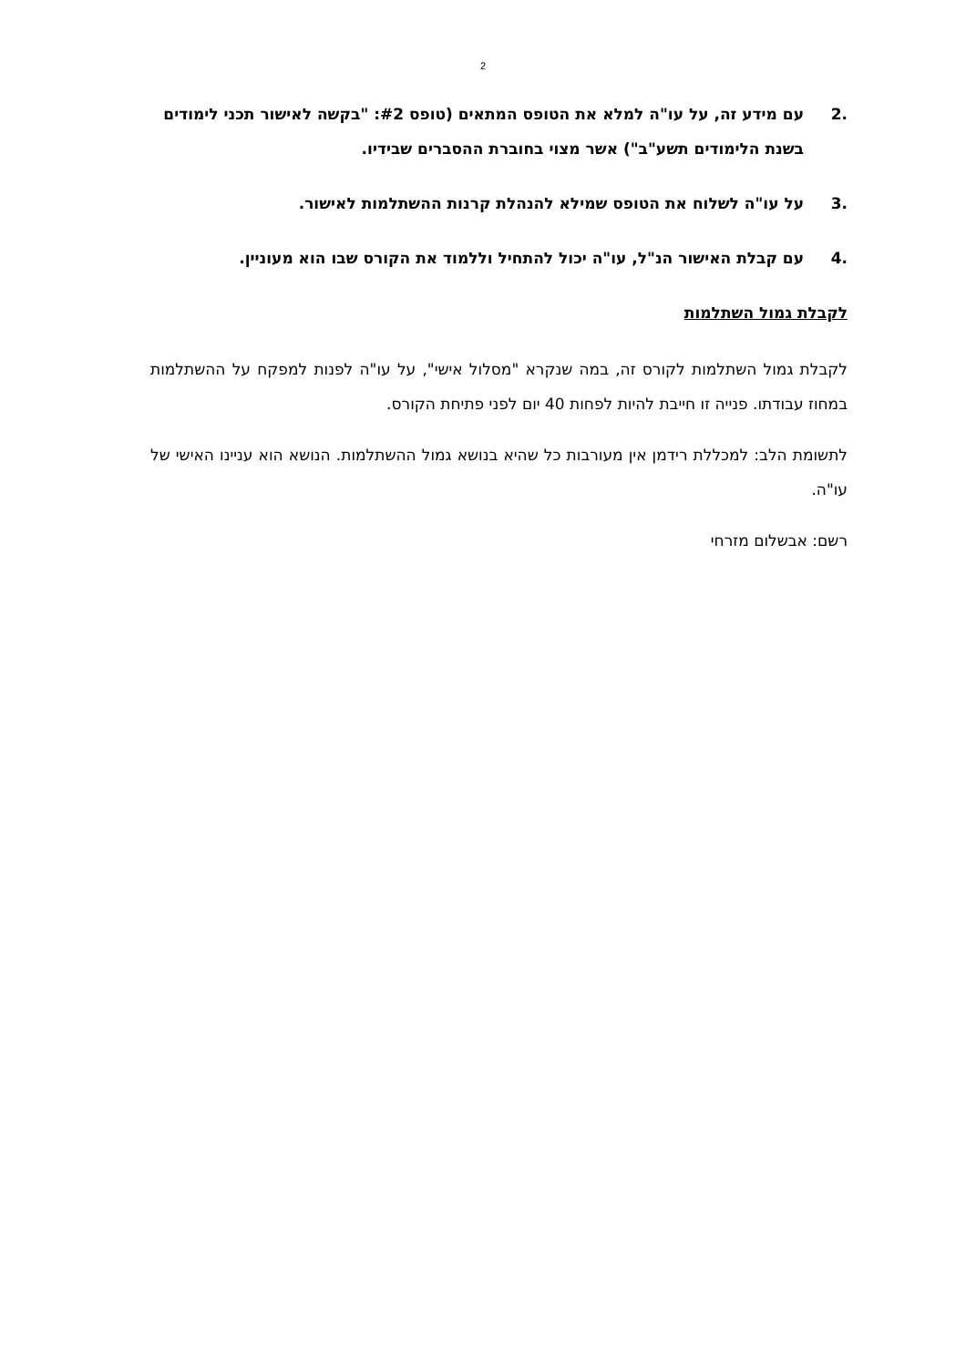2
.2 עם מידע זה, על עו"ה למלא את הטופס המתאים (טופס #2: "בקשה לאישור תכני לימודים בשנת הלימודים תשע"ב") אשר מצוי בחוברת ההסברים שבידיו.
.3 על עו"ה לשלוח את הטופס שמילא להנהלת קרנות ההשתלמות לאישור.
.4 עם קבלת האישור הנ"ל, עו"ה יכול להתחיל וללמוד את הקורס שבו הוא מעוניין.
לקבלת גמול השתלמות
לקבלת גמול השתלמות לקורס זה, במה שנקרא "מסלול אישי", על עו"ה לפנות למפקח על ההשתלמות במחוז עבודתו. פנייה זו חייבת להיות לפחות 40 יום לפני פתיחת הקורס.
לתשומת הלב: למכללת רידמן אין מעורבות כל שהיא בנושא גמול ההשתלמות. הנושא הוא עניינו האישי של עו"ה.
רשם: אבשלום מזרחי